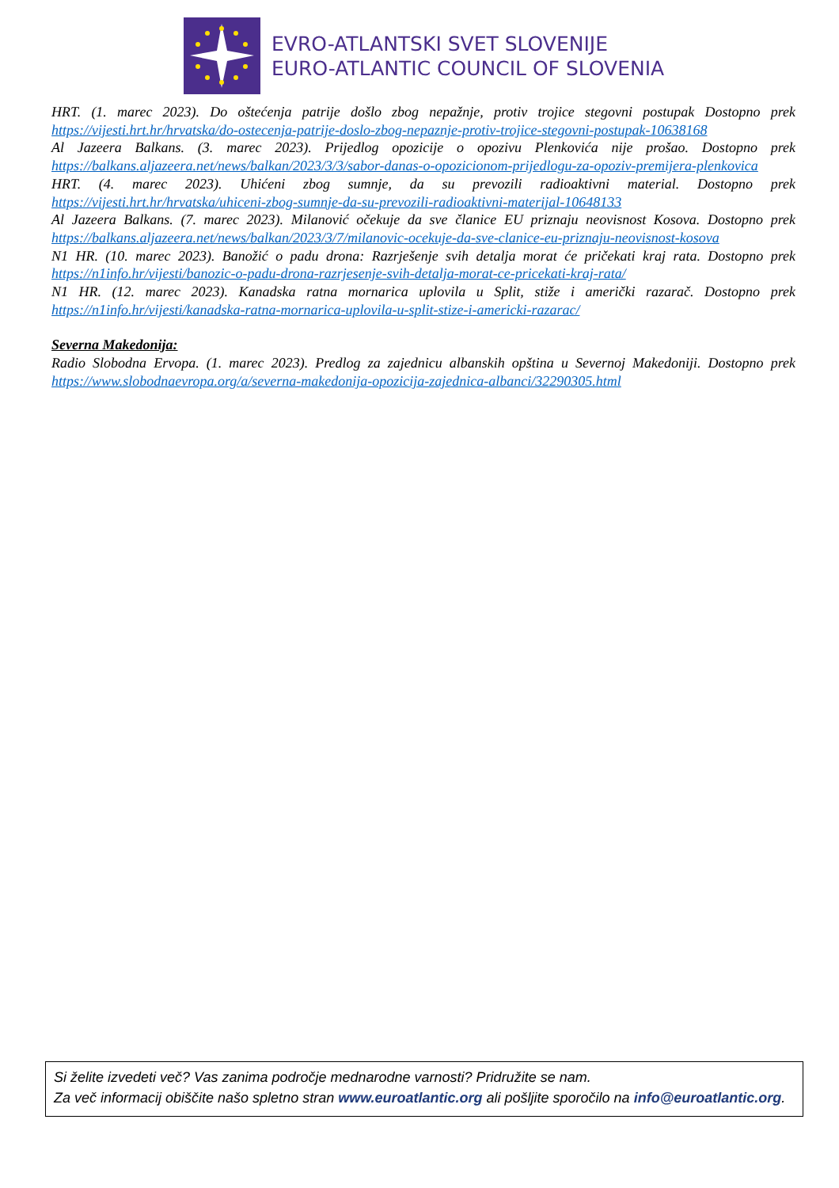EVRO-ATLANTSKI SVET SLOVENIJE
EURO-ATLANTIC COUNCIL OF SLOVENIA
HRT. (1. marec 2023). Do oštećenja patrije došlo zbog nepažnje, protiv trojice stegovni postupak Dostopno prek https://vijesti.hrt.hr/hrvatska/do-ostecenja-patrije-doslo-zbog-nepaznje-protiv-trojice-stegovni-postupak-10638168
Al Jazeera Balkans. (3. marec 2023). Prijedlog opozicije o opozivu Plenkovića nije prošao. Dostopno prek https://balkans.aljazeera.net/news/balkan/2023/3/3/sabor-danas-o-opozicionom-prijedlogu-za-opoziv-premijera-plenkovica
HRT. (4. marec 2023). Uhićeni zbog sumnje, da su prevozili radioaktivni material. Dostopno prek https://vijesti.hrt.hr/hrvatska/uhiceni-zbog-sumnje-da-su-prevozili-radioaktivni-materijal-10648133
Al Jazeera Balkans. (7. marec 2023). Milanović očekuje da sve članice EU priznaju neovisnost Kosova. Dostopno prek https://balkans.aljazeera.net/news/balkan/2023/3/7/milanovic-ocekuje-da-sve-clanice-eu-priznaju-neovisnost-kosova
N1 HR. (10. marec 2023). Banožić o padu drona: Razrješenje svih detalja morat će pričekati kraj rata. Dostopno prek https://n1info.hr/vijesti/banozic-o-padu-drona-razrjesenje-svih-detalja-morat-ce-pricekati-kraj-rata/
N1 HR. (12. marec 2023). Kanadska ratna mornarica uplovila u Split, stiže i američki razarač. Dostopno prek https://n1info.hr/vijesti/kanadska-ratna-mornarica-uplovila-u-split-stize-i-americki-razarac/
Severna Makedonija:
Radio Slobodna Ervopa. (1. marec 2023). Predlog za zajednicu albanskih opština u Severnoj Makedoniji. Dostopno prek https://www.slobodnaevropa.org/a/severna-makedonija-opozicija-zajednica-albanci/32290305.html
Si želite izvedeti več? Vas zanima področje mednarodne varnosti? Pridružite se nam.
Za več informacij obiščite našo spletno stran www.euroatlantic.org ali pošljite sporočilo na info@euroatlantic.org.